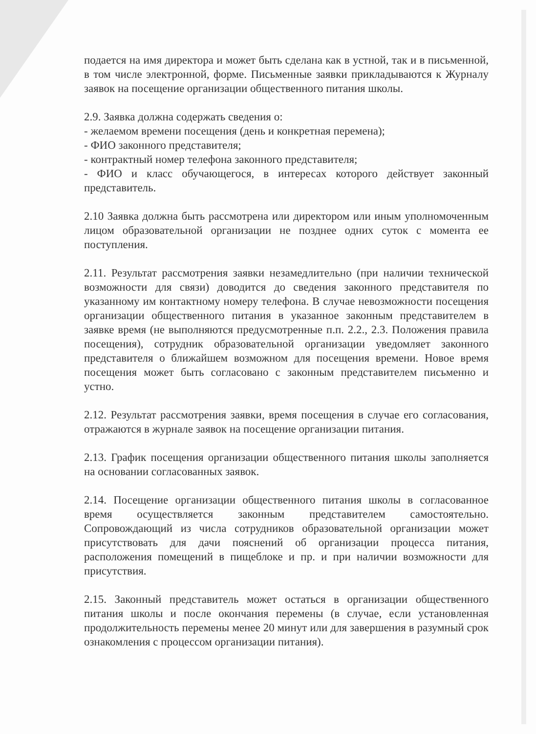подается на имя директора и может быть сделана как в устной, так и в письменной, в том числе электронной, форме. Письменные заявки прикладываются к Журналу заявок на посещение организации общественного питания школы.
2.9. Заявка должна содержать сведения о:
- желаемом времени посещения (день и конкретная перемена);
- ФИО законного представителя;
- контрактный номер телефона законного представителя;
- ФИО и класс обучающегося, в интересах которого действует законный представитель.
2.10 Заявка должна быть рассмотрена или директором или иным уполномоченным лицом образовательной организации не позднее одних суток с момента ее поступления.
2.11. Результат рассмотрения заявки незамедлительно (при наличии технической возможности для связи) доводится до сведения законного представителя по указанному им контактному номеру телефона. В случае невозможности посещения организации общественного питания в указанное законным представителем в заявке время (не выполняются предусмотренные п.п. 2.2., 2.3. Положения правила посещения), сотрудник образовательной организации уведомляет законного представителя о ближайшем возможном для посещения времени. Новое время посещения может быть согласовано с законным представителем письменно и устно.
2.12. Результат рассмотрения заявки, время посещения в случае его согласования, отражаются в журнале заявок на посещение организации питания.
2.13. График посещения организации общественного питания школы заполняется на основании согласованных заявок.
2.14. Посещение организации общественного питания школы в согласованное время осуществляется законным представителем самостоятельно. Сопровождающий из числа сотрудников образовательной организации может присутствовать для дачи пояснений об организации процесса питания, расположения помещений в пищеблоке и пр. и при наличии возможности для присутствия.
2.15. Законный представитель может остаться в организации общественного питания школы и после окончания перемены (в случае, если установленная продолжительность перемены менее 20 минут или для завершения в разумный срок ознакомления с процессом организации питания).